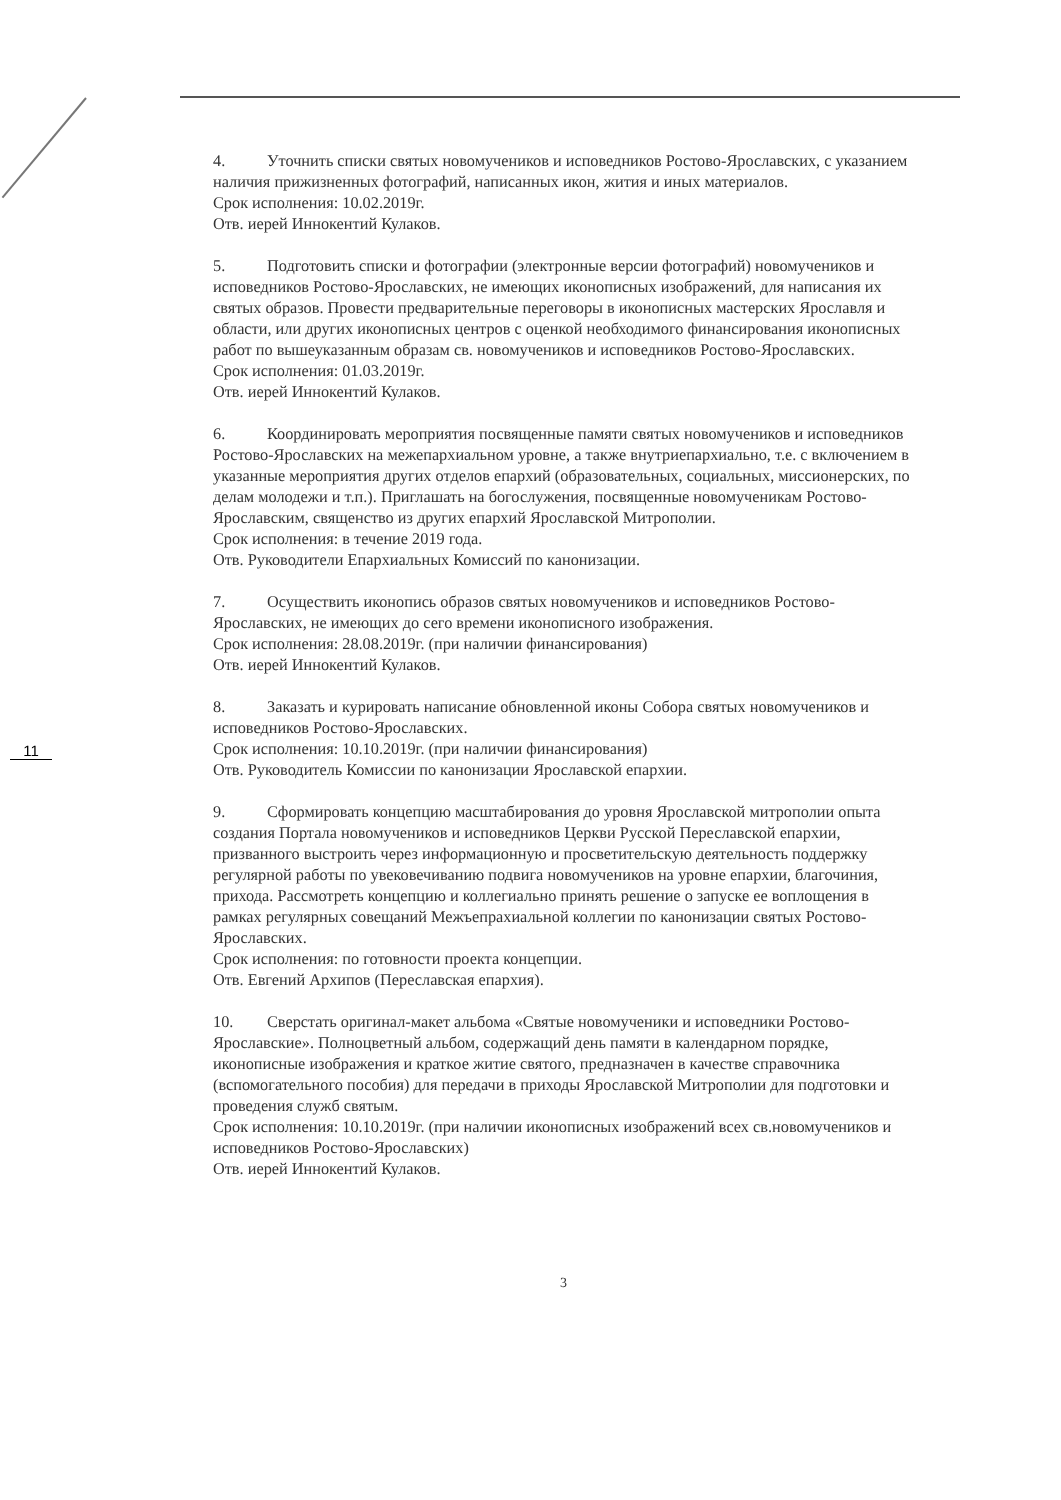11
4. Уточнить списки святых новомучеников и исповедников Ростово-Ярославских, с указанием наличия прижизненных фотографий, написанных икон, жития и иных материалов.
Срок исполнения: 10.02.2019г.
Отв. иерей Иннокентий Кулаков.
5. Подготовить списки и фотографии (электронные версии фотографий) новомучеников и исповедников Ростово-Ярославских, не имеющих иконописных изображений, для написания их святых образов. Провести предварительные переговоры в иконописных мастерских Ярославля и области, или других иконописных центров с оценкой необходимого финансирования иконописных работ по вышеуказанным образам св. новомучеников и исповедников Ростово-Ярославских.
Срок исполнения: 01.03.2019г.
Отв. иерей Иннокентий Кулаков.
6. Координировать мероприятия посвященные памяти святых новомучеников и исповедников Ростово-Ярославских на межепархиальном уровне, а также внутриепархиально, т.е. с включением в указанные мероприятия других отделов епархий (образовательных, социальных, миссионерских, по делам молодежи и т.п.). Приглашать на богослужения, посвященные новомученикам Ростово-Ярославским, священство из других епархий Ярославской Митрополии.
Срок исполнения: в течение 2019 года.
Отв. Руководители Епархиальных Комиссий по канонизации.
7. Осуществить иконопись образов святых новомучеников и исповедников Ростово-Ярославских, не имеющих до сего времени иконописного изображения.
Срок исполнения: 28.08.2019г. (при наличии финансирования)
Отв. иерей Иннокентий Кулаков.
8. Заказать и курировать написание обновленной иконы Собора святых новомучеников и исповедников Ростово-Ярославских.
Срок исполнения: 10.10.2019г. (при наличии финансирования)
Отв. Руководитель Комиссии по канонизации Ярославской епархии.
9. Сформировать концепцию масштабирования до уровня Ярославской митрополии опыта создания Портала новомучеников и исповедников Церкви Русской Переславской епархии, призванного выстроить через информационную и просветительскую деятельность поддержку регулярной работы по увековечиванию подвига новомучеников на уровне епархии, благочиния, прихода. Рассмотреть концепцию и коллегиально принять решение о запуске ее воплощения в рамках регулярных совещаний Межъепрахиальной коллегии по канонизации святых Ростово-Ярославских.
Срок исполнения: по готовности проекта концепции.
Отв. Евгений Архипов (Переславская епархия).
10. Сверстать оригинал-макет альбома «Святые новомученики и исповедники Ростово-Ярославские». Полноцветный альбом, содержащий день памяти в календарном порядке, иконописные изображения и краткое житие святого, предназначен в качестве справочника (вспомогательного пособия) для передачи в приходы Ярославской Митрополии для подготовки и проведения служб святым.
Срок исполнения: 10.10.2019г. (при наличии иконописных изображений всех св.новомучеников и исповедников Ростово-Ярославских)
Отв. иерей Иннокентий Кулаков.
3